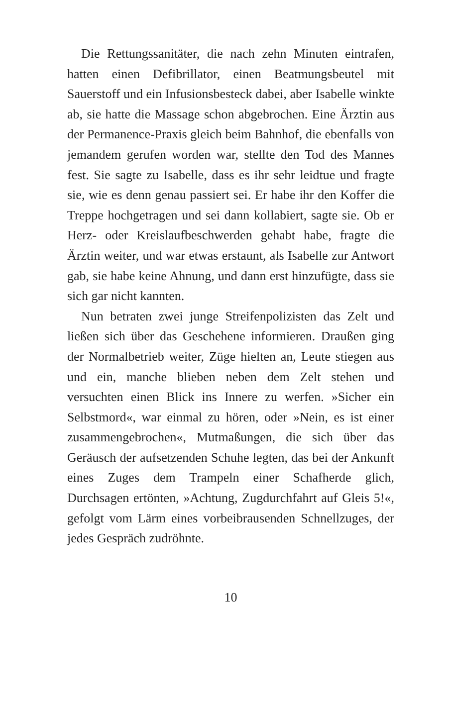Die Rettungssanitäter, die nach zehn Minuten eintrafen, hatten einen Defibrillator, einen Beatmungsbeutel mit Sauerstoff und ein Infusionsbesteck dabei, aber Isabelle winkte ab, sie hatte die Massage schon abgebrochen. Eine Ärztin aus der Permanence-Praxis gleich beim Bahnhof, die ebenfalls von jemandem gerufen worden war, stellte den Tod des Mannes fest. Sie sagte zu Isabelle, dass es ihr sehr leidtue und fragte sie, wie es denn genau passiert sei. Er habe ihr den Koffer die Treppe hochgetragen und sei dann kollabiert, sagte sie. Ob er Herz- oder Kreislaufbeschwerden gehabt habe, fragte die Ärztin weiter, und war etwas erstaunt, als Isabelle zur Antwort gab, sie habe keine Ahnung, und dann erst hinzufügte, dass sie sich gar nicht kannten.
Nun betraten zwei junge Streifenpolizisten das Zelt und ließen sich über das Geschehene informieren. Draußen ging der Normalbetrieb weiter, Züge hielten an, Leute stiegen aus und ein, manche blieben neben dem Zelt stehen und versuchten einen Blick ins Innere zu werfen. »Sicher ein Selbstmord«, war einmal zu hören, oder »Nein, es ist einer zusammengebrochen«, Mutmaßungen, die sich über das Geräusch der aufsetzenden Schuhe legten, das bei der Ankunft eines Zuges dem Trampeln einer Schafherde glich, Durchsagen ertönten, »Achtung, Zugdurchfahrt auf Gleis 5!«, gefolgt vom Lärm eines vorbeibrausenden Schnellzuges, der jedes Gespräch zudröhnte.
10